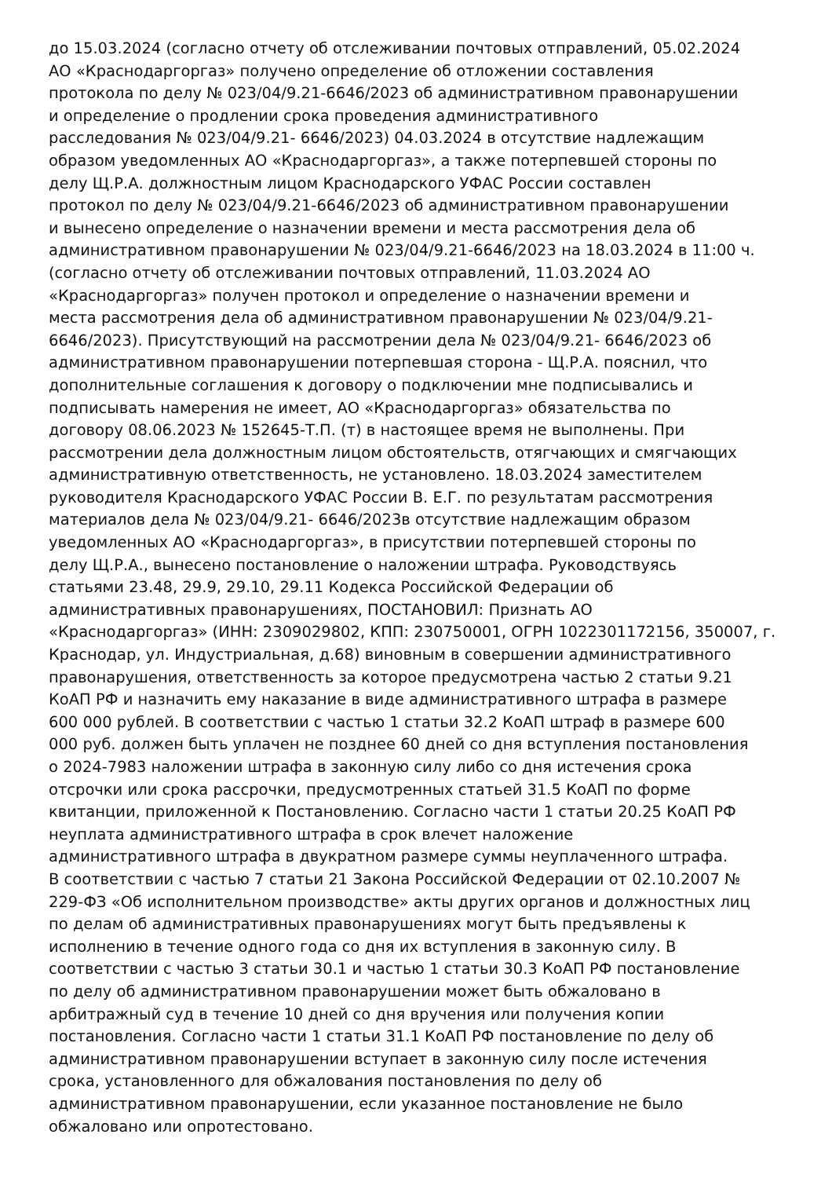до 15.03.2024 (согласно отчету об отслеживании почтовых отправлений, 05.02.2024
АО «Краснодаргоргаз» получено определение об отложении составления
протокола по делу № 023/04/9.21-6646/2023 об административном правонарушении
и определение о продлении срока проведения административного
расследования № 023/04/9.21- 6646/2023) 04.03.2024 в отсутствие надлежащим
образом уведомленных АО «Краснодаргоргаз», а также потерпевшей стороны по
делу Щ.Р.А. должностным лицом Краснодарского УФАС России составлен
протокол по делу № 023/04/9.21-6646/2023 об административном правонарушении
и вынесено определение о назначении времени и места рассмотрения дела об
административном правонарушении № 023/04/9.21-6646/2023 на 18.03.2024 в 11:00 ч.
(согласно отчету об отслеживании почтовых отправлений, 11.03.2024 АО
«Краснодаргоргаз» получен протокол и определение о назначении времени и
места рассмотрения дела об административном правонарушении № 023/04/9.21-
6646/2023). Присутствующий на рассмотрении дела № 023/04/9.21- 6646/2023 об
административном правонарушении потерпевшая сторона - Щ.Р.А. пояснил, что
дополнительные соглашения к договору о подключении мне подписывались и
подписывать намерения не имеет, АО «Краснодаргоргаз» обязательства по
договору 08.06.2023 № 152645-Т.П. (т) в настоящее время не выполнены. При
рассмотрении дела должностным лицом обстоятельств, отягчающих и смягчающих
административную ответственность, не установлено. 18.03.2024 заместителем
руководителя Краснодарского УФАС России В. Е.Г. по результатам рассмотрения
материалов дела № 023/04/9.21- 6646/2023в отсутствие надлежащим образом
уведомленных АО «Краснодаргоргаз», в присутствии потерпевшей стороны по
делу Щ.Р.А., вынесено постановление о наложении штрафа. Руководствуясь
статьями 23.48, 29.9, 29.10, 29.11 Кодекса Российской Федерации об
административных правонарушениях, ПОСТАНОВИЛ: Признать АО
«Краснодаргоргаз» (ИНН: 2309029802, КПП: 230750001, ОГРН 1022301172156, 350007, г.
Краснодар, ул. Индустриальная, д.68) виновным в совершении административного
правонарушения, ответственность за которое предусмотрена частью 2 статьи 9.21
КоАП РФ и назначить ему наказание в виде административного штрафа в размере
600 000 рублей. В соответствии с частью 1 статьи 32.2 КоАП штраф в размере 600
000 руб. должен быть уплачен не позднее 60 дней со дня вступления постановления
о 2024-7983 наложении штрафа в законную силу либо со дня истечения срока
отсрочки или срока рассрочки, предусмотренных статьей 31.5 КоАП по форме
квитанции, приложенной к Постановлению. Согласно части 1 статьи 20.25 КоАП РФ
неуплата административного штрафа в срок влечет наложение
административного штрафа в двукратном размере суммы неуплаченного штрафа.
В соответствии с частью 7 статьи 21 Закона Российской Федерации от 02.10.2007 №
229-ФЗ «Об исполнительном производстве» акты других органов и должностных лиц
по делам об административных правонарушениях могут быть предъявлены к
исполнению в течение одного года со дня их вступления в законную силу. В
соответствии с частью 3 статьи 30.1 и частью 1 статьи 30.3 КоАП РФ постановление
по делу об административном правонарушении может быть обжаловано в
арбитражный суд в течение 10 дней со дня вручения или получения копии
постановления. Согласно части 1 статьи 31.1 КоАП РФ постановление по делу об
административном правонарушении вступает в законную силу после истечения
срока, установленного для обжалования постановления по делу об
административном правонарушении, если указанное постановление не было
обжаловано или опротестовано.